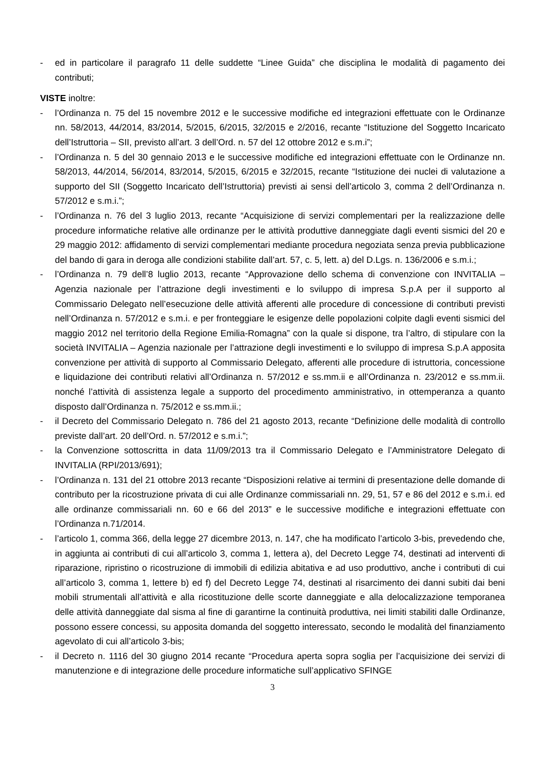- ed in particolare il paragrafo 11 delle suddette “Linee Guida” che disciplina le modalità di pagamento dei contributi;
VISTE inoltre:
- l’Ordinanza n. 75 del 15 novembre 2012 e le successive modifiche ed integrazioni effettuate con le Ordinanze nn. 58/2013, 44/2014, 83/2014, 5/2015, 6/2015, 32/2015 e 2/2016, recante “Istituzione del Soggetto Incaricato dell’Istruttoria – SII, previsto all’art. 3 dell’Ord. n. 57 del 12 ottobre 2012 e s.m.i”;
- l’Ordinanza n. 5 del 30 gennaio 2013 e le successive modifiche ed integrazioni effettuate con le Ordinanze nn. 58/2013, 44/2014, 56/2014, 83/2014, 5/2015, 6/2015 e 32/2015, recante “Istituzione dei nuclei di valutazione a supporto del SII (Soggetto Incaricato dell’Istruttoria) previsti ai sensi dell’articolo 3, comma 2 dell’Ordinanza n. 57/2012 e s.m.i.”;
- l’Ordinanza n. 76 del 3 luglio 2013, recante “Acquisizione di servizi complementari per la realizzazione delle procedure informatiche relative alle ordinanze per le attività produttive danneggiate dagli eventi sismici del 20 e 29 maggio 2012: affidamento di servizi complementari mediante procedura negoziata senza previa pubblicazione del bando di gara in deroga alle condizioni stabilite dall’art. 57, c. 5, lett. a) del D.Lgs. n. 136/2006 e s.m.i.;
- l’Ordinanza n. 79 dell’8 luglio 2013, recante “Approvazione dello schema di convenzione con INVITALIA – Agenzia nazionale per l’attrazione degli investimenti e lo sviluppo di impresa S.p.A per il supporto al Commissario Delegato nell’esecuzione delle attività afferenti alle procedure di concessione di contributi previsti nell’Ordinanza n. 57/2012 e s.m.i. e per fronteggiare le esigenze delle popolazioni colpite dagli eventi sismici del maggio 2012 nel territorio della Regione Emilia-Romagna” con la quale si dispone, tra l’altro, di stipulare con la società INVITALIA – Agenzia nazionale per l’attrazione degli investimenti e lo sviluppo di impresa S.p.A apposita convenzione per attività di supporto al Commissario Delegato, afferenti alle procedure di istruttoria, concessione e liquidazione dei contributi relativi all’Ordinanza n. 57/2012 e ss.mm.ii e all’Ordinanza n. 23/2012 e ss.mm.ii. nonché l’attività di assistenza legale a supporto del procedimento amministrativo, in ottemperanza a quanto disposto dall’Ordinanza n. 75/2012 e ss.mm.ii.;
- il Decreto del Commissario Delegato n. 786 del 21 agosto 2013, recante “Definizione delle modalità di controllo previste dall’art. 20 dell’Ord. n. 57/2012 e s.m.i.”;
- la Convenzione sottoscritta in data 11/09/2013 tra il Commissario Delegato e l’Amministratore Delegato di INVITALIA (RPI/2013/691);
- l’Ordinanza n. 131 del 21 ottobre 2013 recante “Disposizioni relative ai termini di presentazione delle domande di contributo per la ricostruzione privata di cui alle Ordinanze commissariali nn. 29, 51, 57 e 86 del 2012 e s.m.i. ed alle ordinanze commissariali nn. 60 e 66 del 2013” e le successive modifiche e integrazioni effettuate con l’Ordinanza n.71/2014.
- l’articolo 1, comma 366, della legge 27 dicembre 2013, n. 147, che ha modificato l’articolo 3-bis, prevedendo che, in aggiunta ai contributi di cui all’articolo 3, comma 1, lettera a), del Decreto Legge 74, destinati ad interventi di riparazione, ripristino o ricostruzione di immobili di edilizia abitativa e ad uso produttivo, anche i contributi di cui all’articolo 3, comma 1, lettere b) ed f) del Decreto Legge 74, destinati al risarcimento dei danni subiti dai beni mobili strumentali all’attività e alla ricostituzione delle scorte danneggiate e alla delocalizzazione temporanea delle attività danneggiate dal sisma al fine di garantirne la continuità produttiva, nei limiti stabiliti dalle Ordinanze, possono essere concessi, su apposita domanda del soggetto interessato, secondo le modalità del finanziamento agevolato di cui all’articolo 3-bis;
- il Decreto n. 1116 del 30 giugno 2014 recante “Procedura aperta sopra soglia per l’acquisizione dei servizi di manutenzione e di integrazione delle procedure informatiche sull’applicativo SFINGE
3